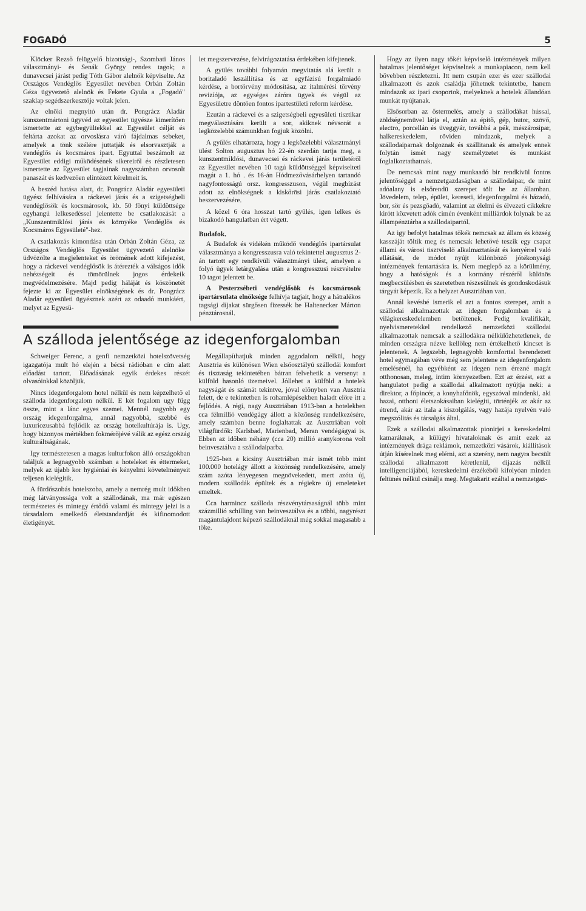FOGADÓ 5
Klöcker Rezső felügyelő bizottsági-, Szombati János választmányi- és Senák György rendes tagok; a dunavecsei járást pedig Tóth Gábor alelnök képviselte. Az Országos Vendéglős Egyesület nevében Orbán Zoltán Géza ügyvezető alelnök és Fekete Gyula a „Fogadó" szaklap segédszerkesztője voltak jelen.
Az elnöki megnyitó után dr. Pongrácz Aladár kunszentmártoni ügyvéd az egyesület ügyésze kimerítően ismertette az egybegyültekkel az Egyesület célját és feltárta azokat az orvoslásra váró fájdalmas sebeket, amelyek a tönk szélére juttatják és elsorvasztják a vendéglős és kocsmáros ipart. Egyuttal beszámolt az Egyesület eddigi működésének sikereiről és részletesen ismertette az Egyesület tagjainak nagyszámban orvosolt panaszát és kedvezően elintézett kérelmeit is.
A beszéd hatása alatt, dr. Pongrácz Aladár egyesületi ügyész felhívására a ráckevei járás és a szigetségbeli vendéglősök és kocsmárosok, kb. 50 főnyi küldöttsége egyhangú lelkesedéssel jelentette be csatlakozását a „Kunszentmiklósi járás és környéke Vendéglős és Kocsmáros Egyesületé"-hez.
A csatlakozás kimondása után Orbán Zoltán Géza, az Országos Vendéglős Egyesület ügyvezető alelnöke üdvözölte a megjelenteket és örömének adott kifejezést, hogy a ráckevei vendéglősök is átérezték a válságos idők nehézségeit és tömörülnek jogos érdekeik megvédelmezésére. Majd pedig háláját és köszönetét fejezte ki az Egyesület elnökségének és dr. Pongrácz Aladár egyesületi ügyésznek azért az odaadó munkáért, melyet az Egyesü-
let megszervezése, felvirágoztatása érdekében kifejtenek.
A gyülés további folyamán megvitatás alá került a boritaladó leszállítása és az egyfázisú forgalmiadó kérdése, a bortörvény módosítása, az italmérési törvény revizíója, az egységes záróra ügyek és végül az Egyesületre döntően fontos ipartestületi reform kérdése.
Ezután a ráckevei és a szigetségbeli egyesületi tisztikar megválasztására került a sor, akiknek névsorát a legközelebbi számunkban fogjuk közölni.
A gyűlés elhatározta, hogy a legközelebbi választmányi ülést Solton augusztus hó 22-én szerdán tartja meg, a kunszentmiklósi, dunavecsei és ráckevei járás területéről az Egyesület nevében 10 tagú küldöttséggel képviselteti magát a 1. hó . és 16-án Hódmezővásárhelyen tartandó nagyfontosságú orsz. kongresszuson, végül megbízást adott az elnökségnek a kiskőrösi járás csatlakoztató beszervezésére.
A közel 6 óra hosszat tartó gyűlés, igen lelkes és bizakodó hangulatban ért végett.
Budafok.
A Budafok és vidékén működő vendéglős ipartársulat választmánya a kongresszusra való tekintettel augusztus 2-án tartott egy rendkívüli választmányi ülést, amelyen a folyó ügyek letárgyalása után a kongresszusi részvételre 10 tagot jelentett be.
A Pesterzsébeti vendéglősök és kocsmárosok ipartársulata elnöksége felhívja tagjait, hogy a hátralékos tagsági díjakat sürgősen fizessék be Haltenecker Márton pénztárosnál.
A szálloda jelentősége az idegenforgalomban
Schweiger Ferenc, a genfi nemzetközi hotelszövetség igazgatója mult hó elején a bécsi rádióban e cím alatt előadást tartott. Előadásának egyik érdekes részét olvasóinkkal közöljük.
Nincs idegenforgalom hotel nélkül és nem képzelhető el szálloda idegenforgalom nélkül. E két fogalom ugy függ össze, mint a lánc egyes szemei. Mennél nagyobb egy ország idegenforgalma, annál nagyobbá, szebbé és luxuriozusabbá fejlődik az ország hotelkultúrája is. Ugy, hogy bizonyos mértékben fokmérőjévé válik az egész ország kulturáltságának.
Igy természetesen a magas kulturfokon álló országokban találjuk a legnagyobb számban a hoteleket és éttermeket, melyek az újabb kor hygiéniai és kényelmi követelményeit teljesen kielégitik.
A fürdőszobás hotelszoba, amely a nemrég mult időkben még látványossága volt a szállodának, ma már egészen természetes és mintegy értődő valami és mintegy jelzi is a társadalom emelkedő életstandardját és kifinomodott életigényét.
Megállapíthatjuk minden aggodalom nélkül, hogy Ausztria és különösen Wien elsőosztályú szállodái komfort és tisztaság tekintetében bátran felvehetik a versenyt a külföld hasonló üzemeivel. Jóllehet a külföld a hotelek nagyságát és számát tekintve, jóval előnyben van Ausztria felett, de e tekintetben is rohamlépésekben haladt előre itt a fejlődés. A régi, nagy Ausztriában 1913-ban a hotelekben cca félmillió vendégágy állott a közönség rendelkezésére, amely számban benne foglaltattak az Ausztriában volt világfürdők: Karlsbad, Marienbad, Meran vendégágyai is. Ebben az időben néhány (cca 20) millió aranykorona volt beinvesztálva a szállodaiparba.
1925-ben a kicsiny Ausztriában már ismét több mint 100.000 hotelágy állott a közönség rendelkezésére, amely szám azóta lényegesen megnövekedett, mert azóta új, modern szállodák épültek és a régiekre új emeleteket emeltek.
Cca harmincz szálloda részvénytársaságnál több mint százmillió schilling van beinvesztálva és a többi, nagyrészt magántulajdont képező szállodáknál még sokkal magasabb a tőke.
Hogy az ilyen nagy tőkét képviselő intézmények milyen hatalmas jelentőséget képviselnek a munkapiacon, nem kell bővebben részletezni. Itt nem csupán ezer és ezer szállodai alkalmazott és azok családja jöhetnek tekintetbe, hanem mindazok az ipari csoportok, melyeknek a hotelek állandóan munkát nyújtanak.
Elsősorban az őstermelés, amely a szállodákat hússal, zöldségnemüvel látja el, aztán az épitő, gép, butor, szövő, electro, porcellán és üveggyár, továbbá a pék, mészárosipar, halkereskedelem, röviden mindazok, melyek a szállodaiparnak dolgoznak és szállitanak és amelyek ennek folytán ismét nagy személyzetet és munkást foglalkoztathatnak.
De nemcsak mint nagy munkaadó bir rendkivül fontos jelentőséggel a nemzetgazdaságban a szállodaipar, de mint adóalany is elsőrendü szerepet tölt be az államban. Jövedelem, telep, épület, kereseti, idegenforgalmi és házadó, bor, sör és pezsgőadó, valamint az élelmi és élvezeti cikkekre kirótt közvetett adók cimén évenként milliárdok folynak be az állampénztárba a szállodaipartól.
Az igy befolyt hatalmas tőkék nemcsak az állam és község kasszáját töltik meg és nemcsak lehetővé teszik egy csapat állami és városi tisztviselő alkalmaztatását és kenyérrel való ellátását, de módot nyújt különböző jótékonysági intézmények fentartására is. Nem meglepő az a körülmény, hogy a hatóságok és a kormány részéről különös megbecsülésben és szeretetben részesülnek és gondoskodásuk tárgyát képezik. Ez a helyzet Ausztriában van.
Annál kevésbé ismerik el azt a fontos szerepet, amit a szállodai alkalmazottak az idegen forgalomban és a világkereskedelemben betöltenek. Pedig kvalifikált, nyelvismeretekkel rendelkező nemzetközi szállodai alkalmazottak nemcsak a szállodákra nélkülözhetetlenek, de minden országra nézve kellőleg nem értékelhető kincset is jelentenek. A legszebb, legnagyobb komforttal berendezett hotel egymagában véve még sem jelentene az idegenforgalom emelésénél, ha egyébként az idegen nem érezné magát otthonosan, meleg, intim környezetben. Ezt az érzést, ezt a hangulatot pedig a szállodai alkalmazott nyújtja neki: a direktor, a főpincér, a konyhafőnök, egyszóval mindenki, aki hazai, otthoni életszokásaiban kielégiti, történjék az akár az étrend, akár az itala a kiszolgálás, vagy hazája nyelvén való megszólitás és társalgás által.
Ezek a szállodai alkalmazottak pionirjei a kereskedelmi kamaráknak, a külügyi hivataloknak és amit ezek az intézmények drága reklámok, nemzetközi vásárok, kiállitások útján kísérelnek meg elérni, azt a szerény, nem nagyra becsült szállodai alkalmazott kéretlenül, dijazás nélkül intelligenciájából, kereskedelmi érzékéből kifolyóan minden feltünés nélkül csinálja meg. Megtakarit ezáltal a nemzetgaz-